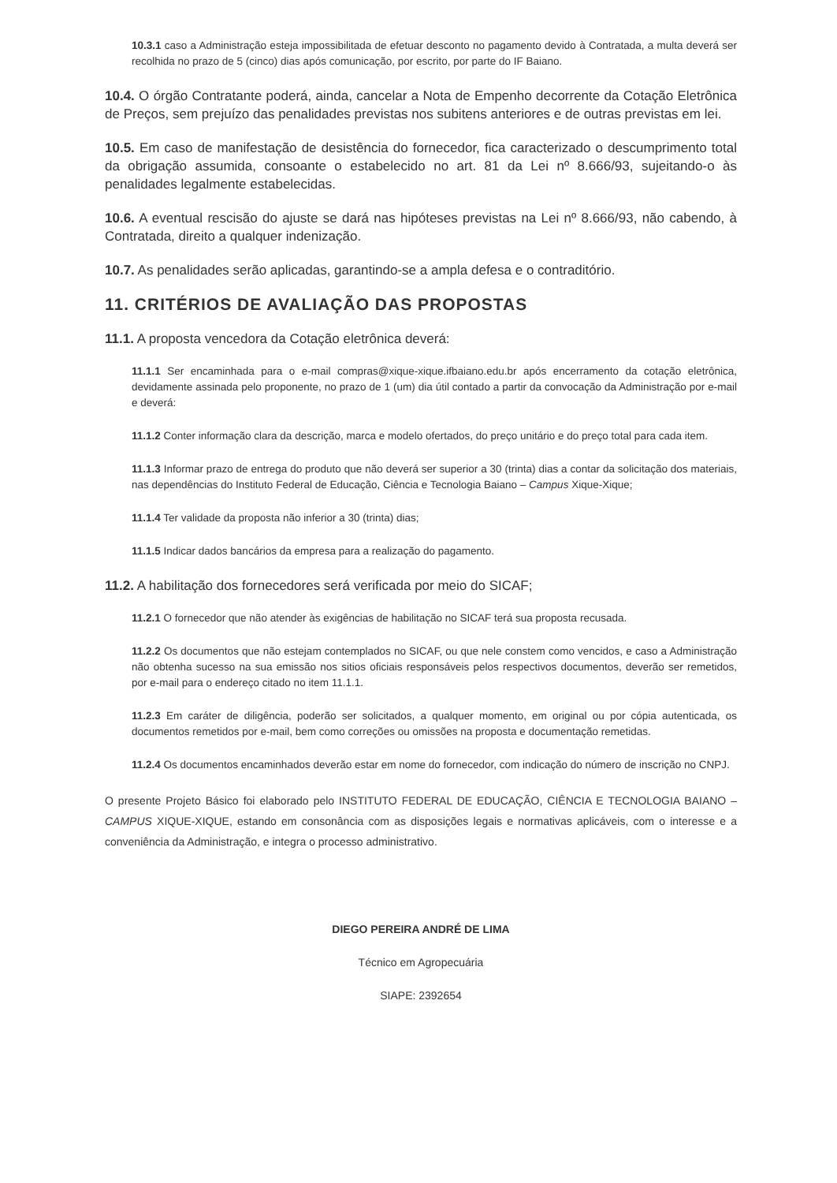10.3.1 caso a Administração esteja impossibilitada de efetuar desconto no pagamento devido à Contratada, a multa deverá ser recolhida no prazo de 5 (cinco) dias após comunicação, por escrito, por parte do IF Baiano.
10.4. O órgão Contratante poderá, ainda, cancelar a Nota de Empenho decorrente da Cotação Eletrônica de Preços, sem prejuízo das penalidades previstas nos subitens anteriores e de outras previstas em lei.
10.5. Em caso de manifestação de desistência do fornecedor, fica caracterizado o descumprimento total da obrigação assumida, consoante o estabelecido no art. 81 da Lei nº 8.666/93, sujeitando-o às penalidades legalmente estabelecidas.
10.6. A eventual rescisão do ajuste se dará nas hipóteses previstas na Lei nº 8.666/93, não cabendo, à Contratada, direito a qualquer indenização.
10.7. As penalidades serão aplicadas, garantindo-se a ampla defesa e o contraditório.
11. CRITÉRIOS DE AVALIAÇÃO DAS PROPOSTAS
11.1. A proposta vencedora da Cotação eletrônica deverá:
11.1.1 Ser encaminhada para o e-mail compras@xique-xique.ifbaiano.edu.br após encerramento da cotação eletrônica, devidamente assinada pelo proponente, no prazo de 1 (um) dia útil contado a partir da convocação da Administração por e-mail e deverá:
11.1.2 Conter informação clara da descrição, marca e modelo ofertados, do preço unitário e do preço total para cada item.
11.1.3 Informar prazo de entrega do produto que não deverá ser superior a 30 (trinta) dias a contar da solicitação dos materiais, nas dependências do Instituto Federal de Educação, Ciência e Tecnologia Baiano – Campus Xique-Xique;
11.1.4 Ter validade da proposta não inferior a 30 (trinta) dias;
11.1.5 Indicar dados bancários da empresa para a realização do pagamento.
11.2. A habilitação dos fornecedores será verificada por meio do SICAF;
11.2.1 O fornecedor que não atender às exigências de habilitação no SICAF terá sua proposta recusada.
11.2.2 Os documentos que não estejam contemplados no SICAF, ou que nele constem como vencidos, e caso a Administração não obtenha sucesso na sua emissão nos sitios oficiais responsáveis pelos respectivos documentos, deverão ser remetidos, por e-mail para o endereço citado no item 11.1.1.
11.2.3 Em caráter de diligência, poderão ser solicitados, a qualquer momento, em original ou por cópia autenticada, os documentos remetidos por e-mail, bem como correções ou omissões na proposta e documentação remetidas.
11.2.4 Os documentos encaminhados deverão estar em nome do fornecedor, com indicação do número de inscrição no CNPJ.
O presente Projeto Básico foi elaborado pelo INSTITUTO FEDERAL DE EDUCAÇÃO, CIÊNCIA E TECNOLOGIA BAIANO – CAMPUS XIQUE-XIQUE, estando em consonância com as disposições legais e normativas aplicáveis, com o interesse e a conveniência da Administração, e integra o processo administrativo.
DIEGO PEREIRA ANDRÉ DE LIMA
Técnico em Agropecuária
SIAPE: 2392654